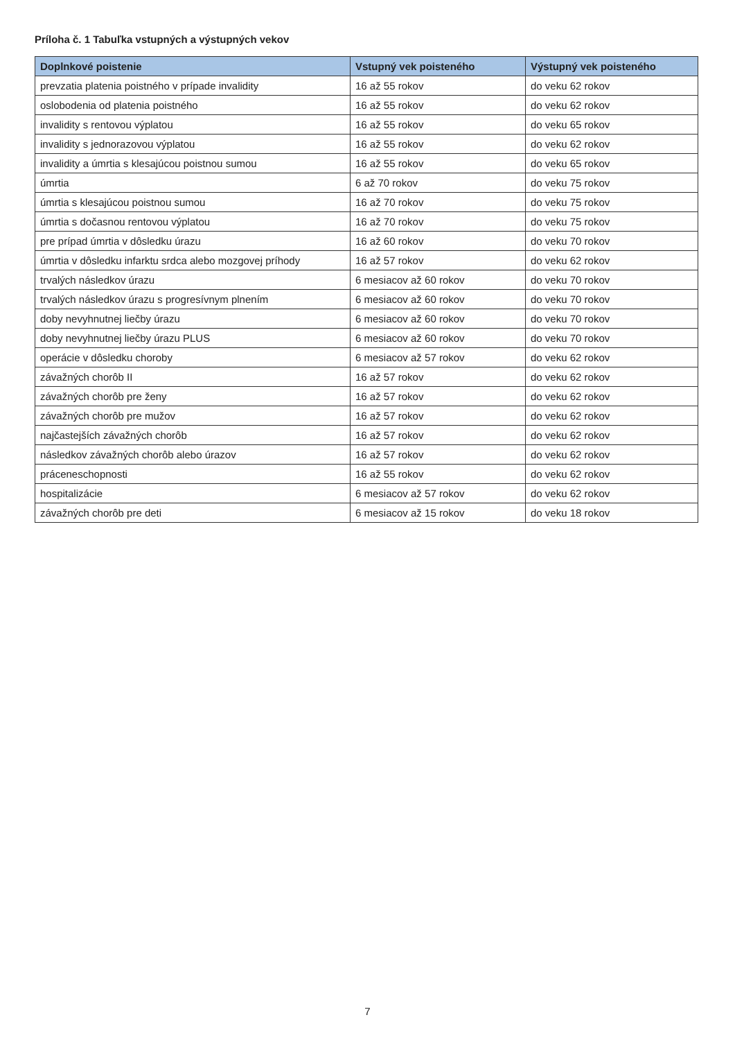Príloha č. 1 Tabuľka vstupných a výstupných vekov
| Doplnkové poistenie | Vstupný vek poisteného | Výstupný vek poisteného |
| --- | --- | --- |
| prevzatia platenia poistného v prípade invalidity | 16 až 55 rokov | do veku 62 rokov |
| oslobodenia od platenia poistného | 16 až 55 rokov | do veku 62 rokov |
| invalidity s rentovou výplatou | 16 až 55 rokov | do veku 65 rokov |
| invalidity s jednorazovou výplatou | 16 až 55 rokov | do veku 62 rokov |
| invalidity a úmrtia s klesajúcou poistnou sumou | 16 až 55 rokov | do veku 65 rokov |
| úmrtia | 6 až 70 rokov | do veku 75 rokov |
| úmrtia s klesajúcou poistnou sumou | 16 až 70 rokov | do veku 75 rokov |
| úmrtia s dočasnou rentovou výplatou | 16 až 70 rokov | do veku 75 rokov |
| pre prípad úmrtia v dôsledku úrazu | 16 až 60 rokov | do veku 70 rokov |
| úmrtia v dôsledku infarktu srdca alebo mozgovej príhody | 16 až 57 rokov | do veku 62 rokov |
| trvalých následkov úrazu | 6 mesiacov až 60 rokov | do veku 70 rokov |
| trvalých následkov úrazu s progresívnym plnením | 6 mesiacov až 60 rokov | do veku 70 rokov |
| doby nevyhnutnej liečby úrazu | 6 mesiacov až 60 rokov | do veku 70 rokov |
| doby nevyhnutnej liečby úrazu PLUS | 6 mesiacov až 60 rokov | do veku 70 rokov |
| operácie v dôsledku choroby | 6 mesiacov až 57 rokov | do veku 62 rokov |
| závažných chorôb II | 16 až 57 rokov | do veku 62 rokov |
| závažných chorôb pre ženy | 16 až 57 rokov | do veku 62 rokov |
| závažných chorôb pre mužov | 16 až 57 rokov | do veku 62 rokov |
| najčastejších závažných chorôb | 16 až 57 rokov | do veku 62 rokov |
| následkov závažných chorôb alebo úrazov | 16 až 57 rokov | do veku 62 rokov |
| práceneschopnosti | 16 až 55 rokov | do veku 62 rokov |
| hospitalizácie | 6 mesiacov až 57 rokov | do veku 62 rokov |
| závažných chorôb pre deti | 6 mesiacov až 15 rokov | do veku 18 rokov |
7